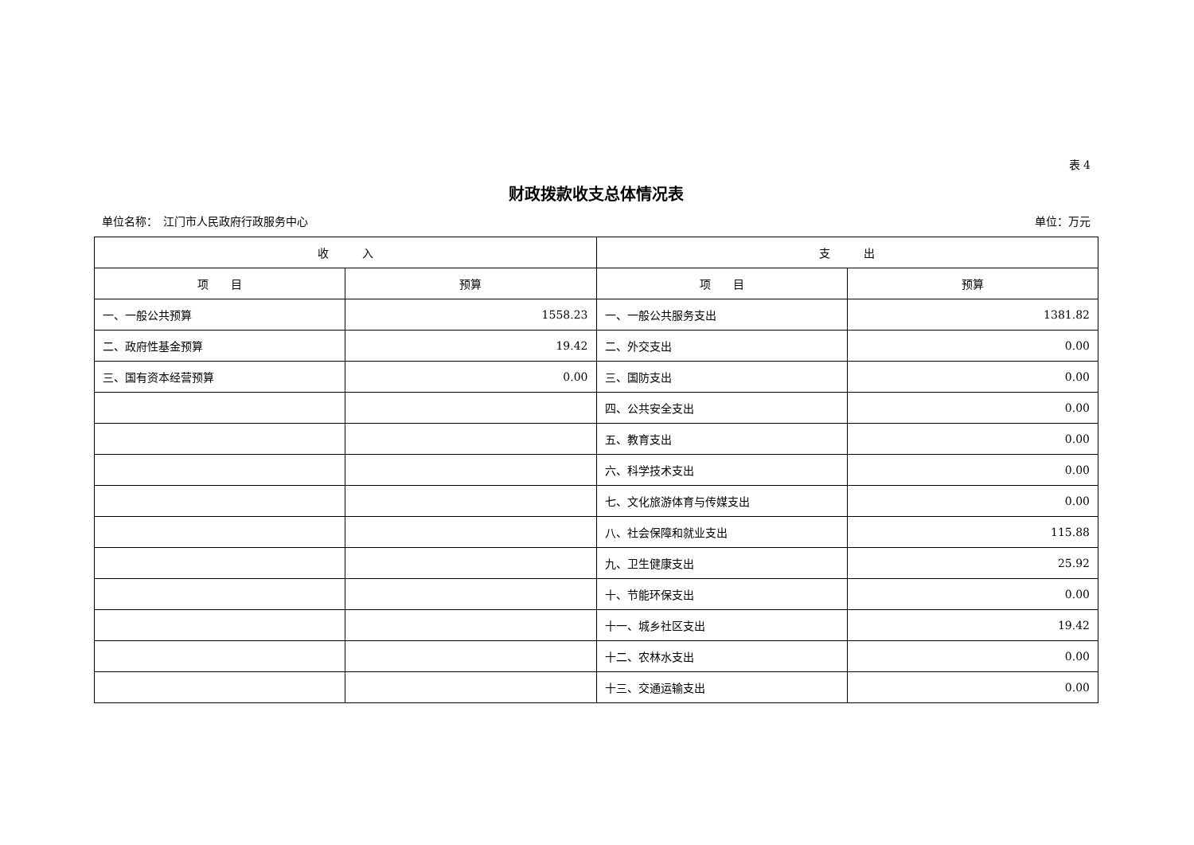表 4
财政拨款收支总体情况表
单位名称：　江门市人民政府行政服务中心 单位：万元
| 收 入 | | 支 出 | |
| --- | --- | --- | --- |
| 项 目 | 预算 | 项 目 | 预算 |
| 一、一般公共预算 | 1558.23 | 一、一般公共服务支出 | 1381.82 |
| 二、政府性基金预算 | 19.42 | 二、外交支出 | 0.00 |
| 三、国有资本经营预算 | 0.00 | 三、国防支出 | 0.00 |
| | | 四、公共安全支出 | 0.00 |
| | | 五、教育支出 | 0.00 |
| | | 六、科学技术支出 | 0.00 |
| | | 七、文化旅游体育与传媒支出 | 0.00 |
| | | 八、社会保障和就业支出 | 115.88 |
| | | 九、卫生健康支出 | 25.92 |
| | | 十、节能环保支出 | 0.00 |
| | | 十一、城乡社区支出 | 19.42 |
| | | 十二、农林水支出 | 0.00 |
| | | 十三、交通运输支出 | 0.00 |